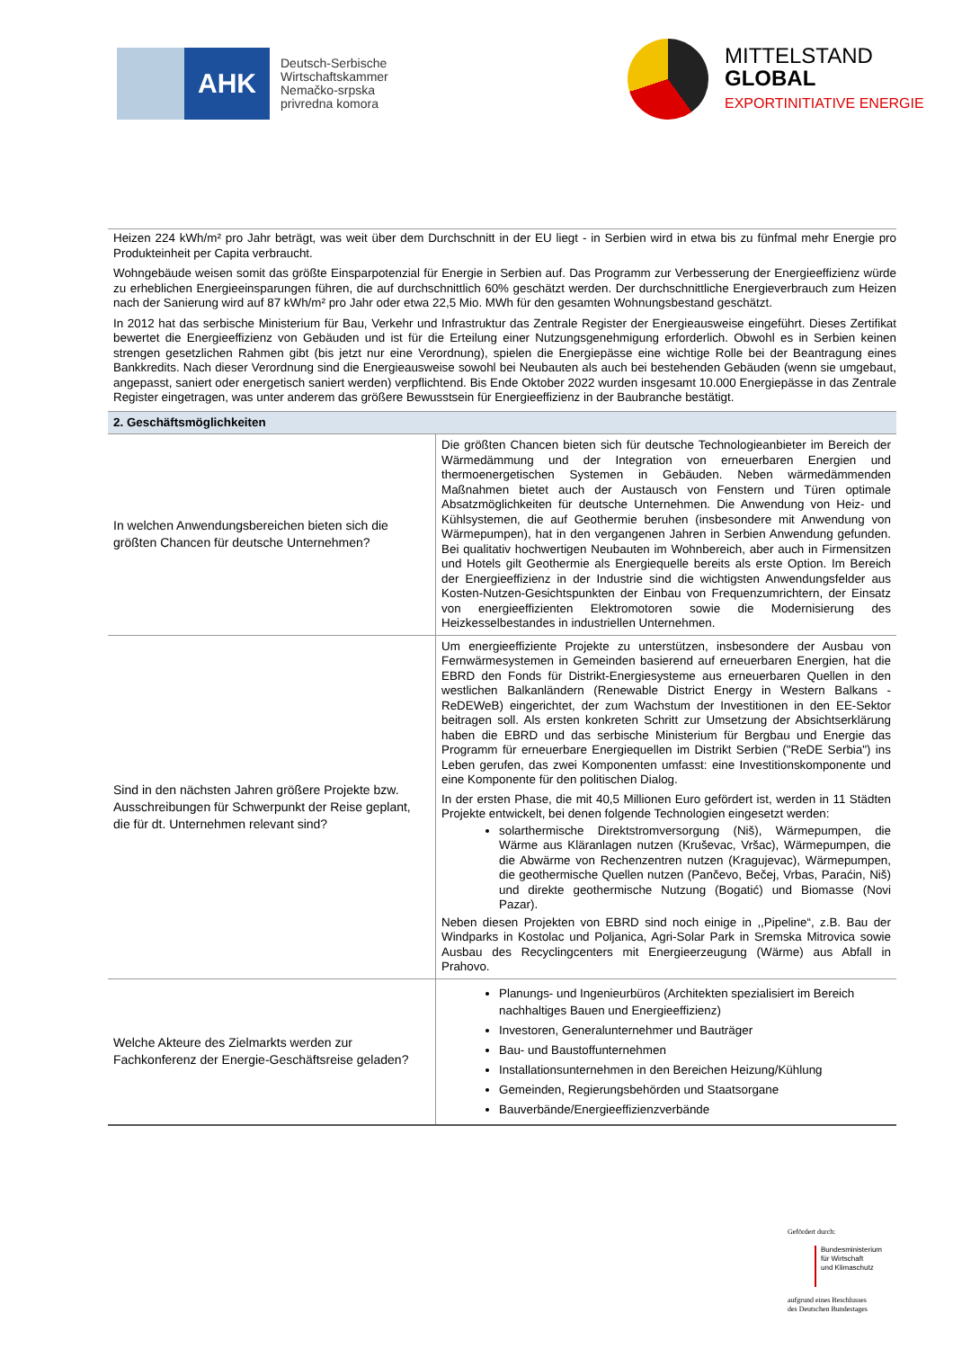AHK
Deutsch-Serbische
Wirtschaftskammer
Nemačko-srpska
privredna komora
MITTELSTAND
GLOBAL
EXPORTINITIATIVE ENERGIE
Heizen 224 kWh/m² pro Jahr beträgt, was weit über dem Durchschnitt in der EU liegt - in Serbien wird in etwa bis zu fünfmal mehr Energie pro Produkteinheit per Capita verbraucht.
Wohngebäude weisen somit das größte Einsparpotenzial für Energie in Serbien auf. Das Programm zur Verbesserung der Energieeffizienz würde zu erheblichen Energieeinsparungen führen, die auf durchschnittlich 60% geschätzt werden. Der durchschnittliche Energieverbrauch zum Heizen nach der Sanierung wird auf 87 kWh/m² pro Jahr oder etwa 22,5 Mio. MWh für den gesamten Wohnungsbestand geschätzt.
In 2012 hat das serbische Ministerium für Bau, Verkehr und Infrastruktur das Zentrale Register der Energieausweise eingeführt. Dieses Zertifikat bewertet die Energieeffizienz von Gebäuden und ist für die Erteilung einer Nutzungsgenehmigung erforderlich. Obwohl es in Serbien keinen strengen gesetzlichen Rahmen gibt (bis jetzt nur eine Verordnung), spielen die Energiepässe eine wichtige Rolle bei der Beantragung eines Bankkredits. Nach dieser Verordnung sind die Energieausweise sowohl bei Neubauten als auch bei bestehenden Gebäuden (wenn sie umgebaut, angepasst, saniert oder energetisch saniert werden) verpflichtend. Bis Ende Oktober 2022 wurden insgesamt 10.000 Energiepässe in das Zentrale Register eingetragen, was unter anderem das größere Bewusstsein für Energieeffizienz in der Baubranche bestätigt.
| 2. Geschäftsmöglichkeiten | |
| --- | --- |
| In welchen Anwendungsbereichen bieten sich die größten Chancen für deutsche Unternehmen? | Die größten Chancen bieten sich für deutsche Technologieanbieter im Bereich der Wärmedämmung und der Integration von erneuerbaren Energien und thermoenergetischen Systemen in Gebäuden. Neben wärmedämmenden Maßnahmen bietet auch der Austausch von Fenstern und Türen optimale Absatzmöglichkeiten für deutsche Unternehmen. Die Anwendung von Heiz- und Kühlsystemen, die auf Geothermie beruhen (insbesondere mit Anwendung von Wärmepumpen), hat in den vergangenen Jahren in Serbien Anwendung gefunden. Bei qualitativ hochwertigen Neubauten im Wohnbereich, aber auch in Firmensitzen und Hotels gilt Geothermie als Energiequelle bereits als erste Option. Im Bereich der Energieeffizienz in der Industrie sind die wichtigsten Anwendungsfelder aus Kosten-Nutzen-Gesichtspunkten der Einbau von Frequenzumrichtern, der Einsatz von energieeffizienten Elektromotoren sowie die Modernisierung des Heizkesselbestandes in industriellen Unternehmen. |
| Sind in den nächsten Jahren größere Projekte bzw. Ausschreibungen für Schwerpunkt der Reise geplant, die für dt. Unternehmen relevant sind? | Um energieeffiziente Projekte zu unterstützen, insbesondere der Ausbau von Fernwärmesystemen in Gemeinden basierend auf erneuerbaren Energien, hat die EBRD den Fonds für Distrikt-Energiesysteme aus erneuerbaren Quellen in den westlichen Balkanländern (Renewable District Energy in Western Balkans - ReDEWeB) eingerichtet, der zum Wachstum der Investitionen in den EE-Sektor beitragen soll. Als ersten konkreten Schritt zur Umsetzung der Absichtserklärung haben die EBRD und das serbische Ministerium für Bergbau und Energie das Programm für erneuerbare Energiequellen im Distrikt Serbien ("ReDE Serbia") ins Leben gerufen, das zwei Komponenten umfasst: eine Investitionskomponente und eine Komponente für den politischen Dialog. In der ersten Phase, die mit 40,5 Millionen Euro gefördert ist, werden in 11 Städten Projekte entwickelt, bei denen folgende Technologien eingesetzt werden: solarthermische Direktstromversorgung (Niš), Wärmepumpen, die Wärme aus Kläranlagen nutzen (Kruševac, Vršac), Wärmepumpen, die die Abwärme von Rechenzentren nutzen (Kragujevac), Wärmepumpen, die geothermische Quellen nutzen (Pančevo, Bečej, Vrbas, Paraćin, Niš) und direkte geothermische Nutzung (Bogatić) und Biomasse (Novi Pazar). Neben diesen Projekten von EBRD sind noch einige in ,,Pipeline“, z.B. Bau der Windparks in Kostolac und Poljanica, Agri-Solar Park in Sremska Mitrovica sowie Ausbau des Recyclingcenters mit Energieerzeugung (Wärme) aus Abfall in Prahovo. |
| Welche Akteure des Zielmarkts werden zur Fachkonferenz der Energie-Geschäftsreise geladen? | Planungs- und Ingenieurbüros (Architekten spezialisiert im Bereich nachhaltiges Bauen und Energieeffizienz) Investoren, Generalunternehmer und Bauträger Bau- und Baustoffunternehmen Installationsunternehmen in den Bereichen Heizung/Kühlung Gemeinden, Regierungsbehörden und Staatsorgane Bauverbände/Energieeffizienzverbände |
Gefördert durch:
Bundesministerium
für Wirtschaft
und Klimaschutz
aufgrund eines Beschlusses
des Deutschen Bundestages